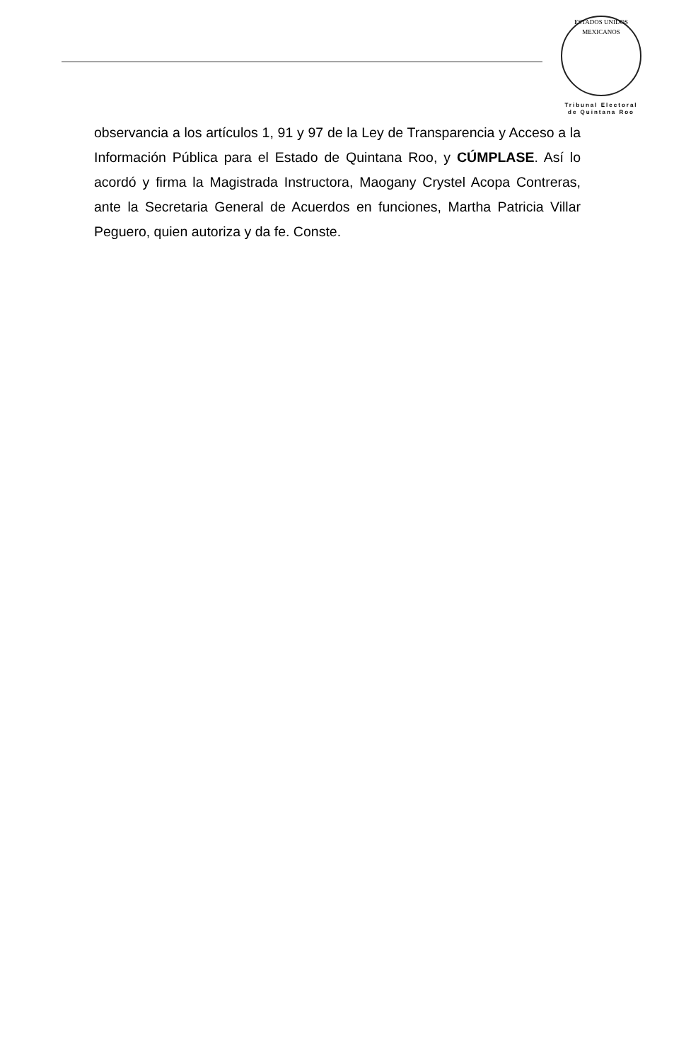ESTADOS UNIDOS MEXICANOS
Tribunal Electoral
de Quintana Roo
observancia a los artículos 1, 91 y 97 de la Ley de Transparencia y Acceso a la Información Pública para el Estado de Quintana Roo, y CÚMPLASE. Así lo acordó y firma la Magistrada Instructora, Maogany Crystel Acopa Contreras, ante la Secretaria General de Acuerdos en funciones, Martha Patricia Villar Peguero, quien autoriza y da fe. Conste.